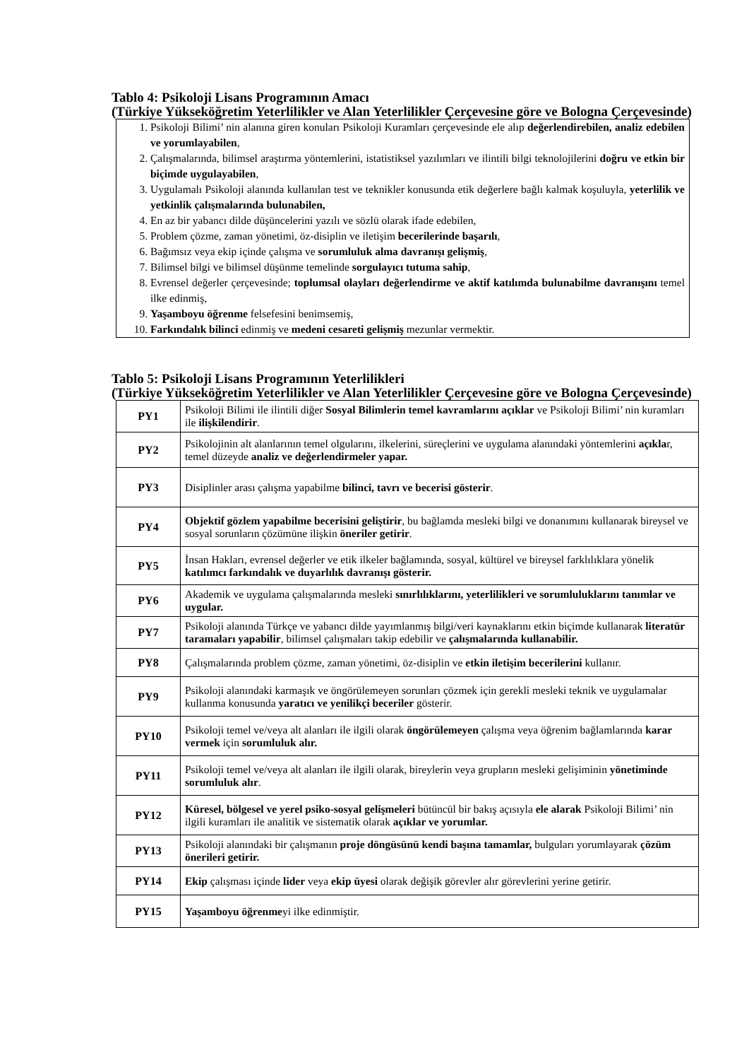Tablo 4: Psikoloji Lisans Programının Amacı
(Türkiye Yükseköğretim Yeterlilikler ve Alan Yeterlilikler Çerçevesine göre ve Bologna Çerçevesinde)
1. Psikoloji Bilimi’ nin alanına giren konuları Psikoloji Kuramları çerçevesinde ele alıp değerlendirebilen, analiz edebilen ve yorumlayabilen,
2. Çalışmalarında, bilimsel araştırma yöntemlerini, istatistiksel yazılımları ve ilintili bilgi teknolojilerini doğru ve etkin bir biçimde uygulayabilen,
3. Uygulamalı Psikoloji alanında kullanılan test ve teknikler konusunda etik değerlere bağlı kalmak koşuluyla, yeterlilik ve yetkinlik çalışmalarında bulunabilen,
4. En az bir yabancı dilde düşüncelerini yazılı ve sözlü olarak ifade edebilen,
5. Problem çözme, zaman yönetimi, öz-disiplin ve iletişim becerilerinde başarılı,
6. Bağımsız veya ekip içinde çalışma ve sorumluluk alma davranışı gelişmiş,
7. Bilimsel bilgi ve bilimsel düşünme temelinde sorgulayıcı tutuma sahip,
8. Evrensel değerler çerçevesinde; toplumsal olayları değerlendirme ve aktif katılımda bulunabilme davranışını temel ilke edinmiş,
9. Yaşamboyu öğrenme felsefesini benimsemiş,
10. Farkındalık bilinci edinmiş ve medeni cesareti gelişmiş mezunlar vermektir.
Tablo 5: Psikoloji Lisans Programının Yeterlilikleri
(Türkiye Yükseköğretim Yeterlilikler ve Alan Yeterlilikler Çerçevesine göre ve Bologna Çerçevesinde)
| PY1 | Psikoloji Bilimi ile ilintili diğer Sosyal Bilimlerin temel kavramlarını açıklar ve Psikoloji Bilimi’ nin kuramları ile ilişkilendirir . |
| PY2 | Psikolojinin alt alanlarının temel olgularını, ilkelerini, süreçlerini ve uygulama alanındaki yöntemlerini açıkla r, temel düzeyde analiz ve değerlendirmeler yapar. |
| PY3 | Disiplinler arası çalışma yapabilme bilinci, tavrı ve becerisi gösterir . |
| PY4 | Objektif gözlem yapabilme becerisini geliştirir , bu bağlamda mesleki bilgi ve donanımını kullanarak bireysel ve sosyal sorunların çözümüne ilişkin öneriler getirir . |
| PY5 | İnsan Hakları, evrensel değerler ve etik ilkeler bağlamında, sosyal, kültürel ve bireysel farklılıklara yönelik katılımcı farkındalık ve duyarlılık davranışı gösterir. |
| PY6 | Akademik ve uygulama çalışmalarında mesleki sınırlılıklarını, yeterlilikleri ve sorumluluklarını tanımlar ve uygular. |
| PY7 | Psikoloji alanında Türkçe ve yabancı dilde yayımlanmış bilgi/veri kaynaklarını etkin biçimde kullanarak literatür taramaları yapabilir , bilimsel çalışmaları takip edebilir ve çalışmalarında kullanabilir. |
| PY8 | Çalışmalarında problem çözme, zaman yönetimi, öz-disiplin ve etkin iletişim becerilerini kullanır. |
| PY9 | Psikoloji alanındaki karmaşık ve öngörülemeyen sorunları çözmek için gerekli mesleki teknik ve uygulamalar kullanma konusunda yaratıcı ve yenilikçi beceriler gösterir. |
| PY10 | Psikoloji temel ve/veya alt alanları ile ilgili olarak öngörülemeyen çalışma veya öğrenim bağlamlarında karar vermek için sorumluluk alır. |
| PY11 | Psikoloji temel ve/veya alt alanları ile ilgili olarak, bireylerin veya grupların mesleki gelişiminin yönetiminde sorumluluk alır . |
| PY12 | Küresel, bölgesel ve yerel psiko-sosyal gelişmeleri bütüncül bir bakış açısıyla ele alarak Psikoloji Bilimi’ nin ilgili kuramları ile analitik ve sistematik olarak açıklar ve yorumlar. |
| PY13 | Psikoloji alanındaki bir çalışmanın proje döngüsünü kendi başına tamamlar, bulguları yorumlayarak çözüm önerileri getirir. |
| PY14 | Ekip çalışması içinde lider veya ekip üyesi olarak değişik görevler alır görevlerini yerine getirir. |
| PY15 | Yaşamboyu öğrenme yi ilke edinmiştir. |